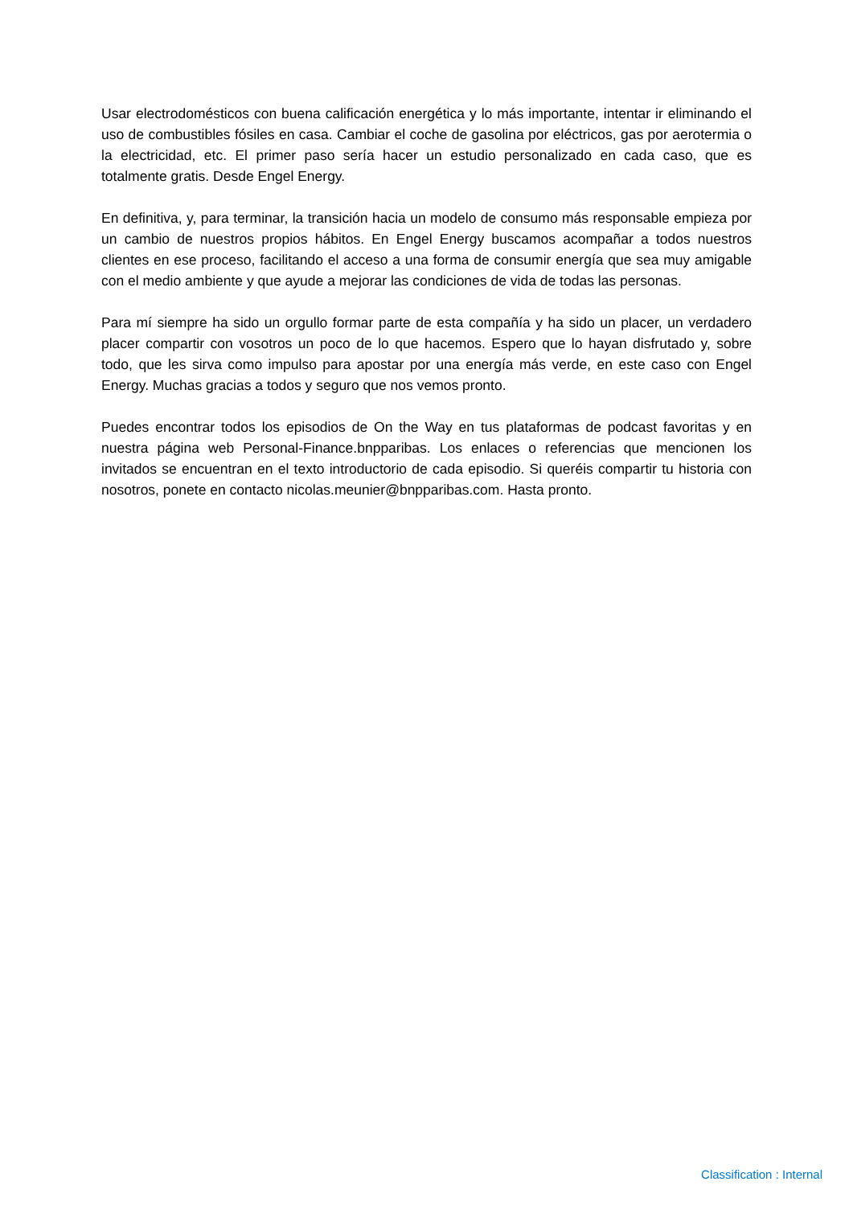Usar electrodomésticos con buena calificación energética y lo más importante, intentar ir eliminando el uso de combustibles fósiles en casa. Cambiar el coche de gasolina por eléctricos, gas por aerotermia o la electricidad, etc. El primer paso sería hacer un estudio personalizado en cada caso, que es totalmente gratis. Desde Engel Energy.
En definitiva, y, para terminar, la transición hacia un modelo de consumo más responsable empieza por un cambio de nuestros propios hábitos. En Engel Energy buscamos acompañar a todos nuestros clientes en ese proceso, facilitando el acceso a una forma de consumir energía que sea muy amigable con el medio ambiente y que ayude a mejorar las condiciones de vida de todas las personas.
Para mí siempre ha sido un orgullo formar parte de esta compañía y ha sido un placer, un verdadero placer compartir con vosotros un poco de lo que hacemos. Espero que lo hayan disfrutado y, sobre todo, que les sirva como impulso para apostar por una energía más verde, en este caso con Engel Energy. Muchas gracias a todos y seguro que nos vemos pronto.
Puedes encontrar todos los episodios de On the Way en tus plataformas de podcast favoritas y en nuestra página web Personal-Finance.bnpparibas. Los enlaces o referencias que mencionen los invitados se encuentran en el texto introductorio de cada episodio. Si queréis compartir tu historia con nosotros, ponete en contacto nicolas.meunier@bnpparibas.com. Hasta pronto.
Classification : Internal